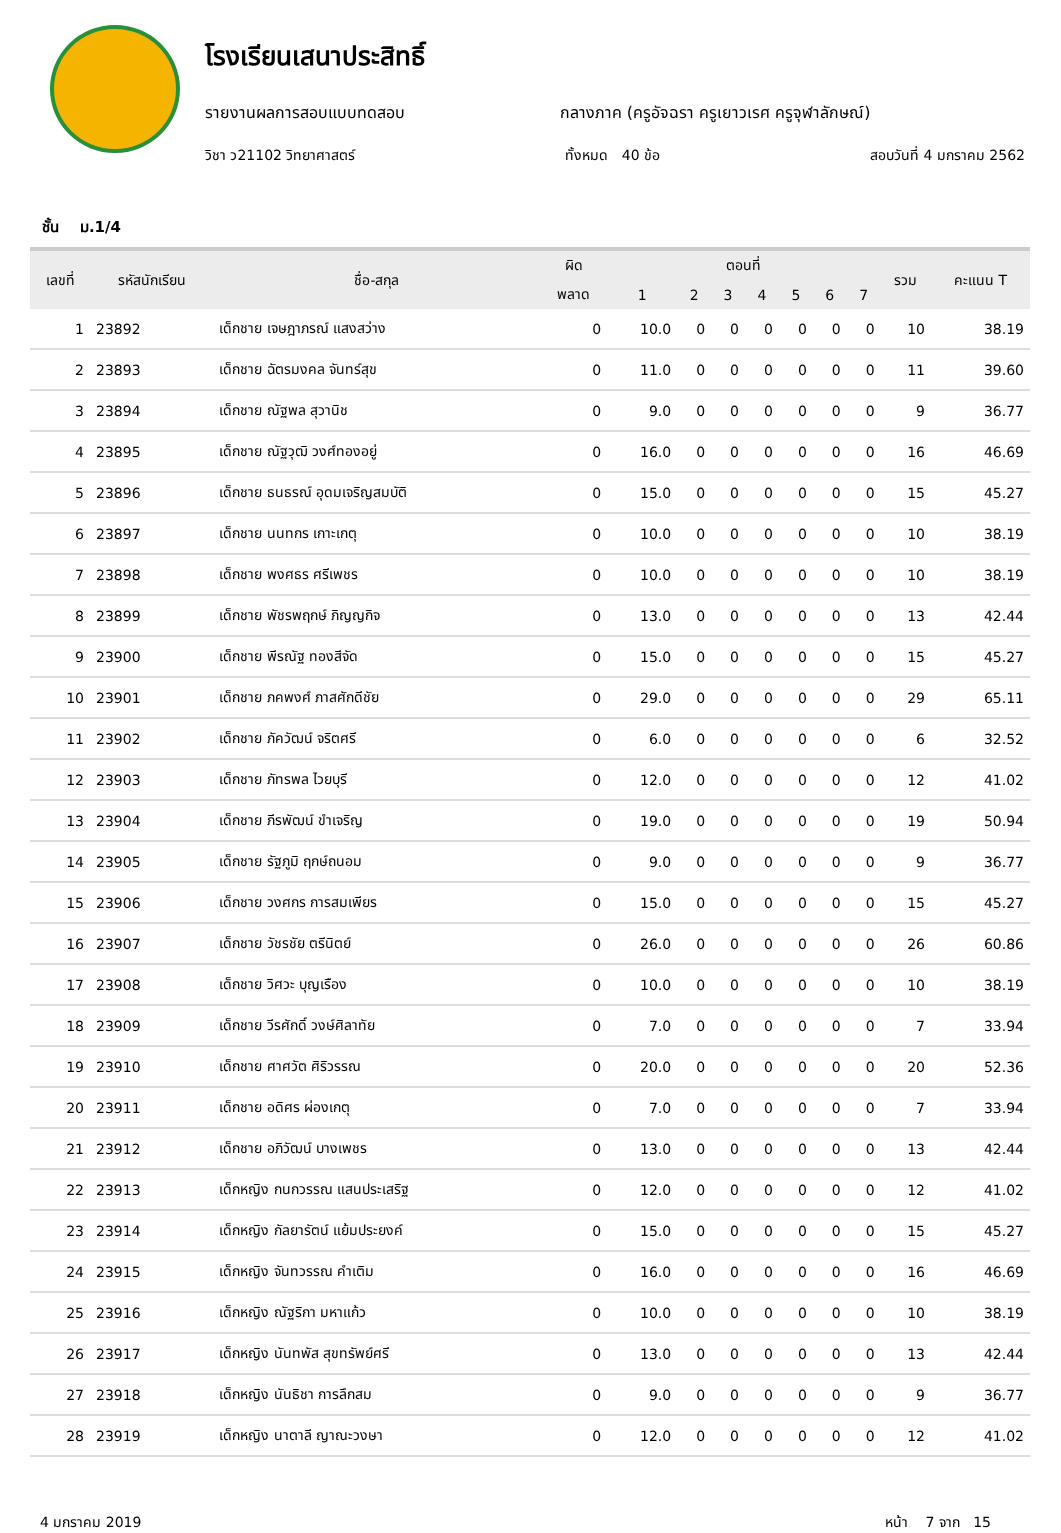โรงเรียนเสนาประสิทธิ์
รายงานผลการสอบแบบทดสอบ กลางภาค (ครูอัจฉรา ครูเยาวเรศ ครูจุฬาลักษณ์)
วิชา ว21102 วิทยาศาสตร์ ทั้งหมด 40 ข้อ สอบวันที่ 4 มกราคม 2562
ชั้น ม.1/4
| เลขที่ | รหัสนักเรียน | ชื่อ-สกุล | ผิด | ตอนที่ | | | | | | | รวม | คะแนน T |
| --- | --- | --- | --- | --- | --- | --- | --- | --- | --- | --- | --- | --- |
| | | | พลาด | 1 | 2 | 3 | 4 | 5 | 6 | 7 | | |
| 1 | 23892 | เด็กชาย เจษฎาภรณ์ แสงสว่าง | 0 | 10.0 | 0 | 0 | 0 | 0 | 0 | 0 | 10 | 38.19 |
| 2 | 23893 | เด็กชาย ฉัตรมงคล จันทร์สุข | 0 | 11.0 | 0 | 0 | 0 | 0 | 0 | 0 | 11 | 39.60 |
| 3 | 23894 | เด็กชาย ณัฐพล สุวานิช | 0 | 9.0 | 0 | 0 | 0 | 0 | 0 | 0 | 9 | 36.77 |
| 4 | 23895 | เด็กชาย ณัฐวุฒิ วงศ์ทองอยู่ | 0 | 16.0 | 0 | 0 | 0 | 0 | 0 | 0 | 16 | 46.69 |
| 5 | 23896 | เด็กชาย ธนธรณ์ อุดมเจริญสมบัติ | 0 | 15.0 | 0 | 0 | 0 | 0 | 0 | 0 | 15 | 45.27 |
| 6 | 23897 | เด็กชาย นนทกร เกาะเกตุ | 0 | 10.0 | 0 | 0 | 0 | 0 | 0 | 0 | 10 | 38.19 |
| 7 | 23898 | เด็กชาย พงศธร ศรีเพชร | 0 | 10.0 | 0 | 0 | 0 | 0 | 0 | 0 | 10 | 38.19 |
| 8 | 23899 | เด็กชาย พัชรพฤกษ์ ภิญญกิจ | 0 | 13.0 | 0 | 0 | 0 | 0 | 0 | 0 | 13 | 42.44 |
| 9 | 23900 | เด็กชาย พีรณัฐ ทองสีจัด | 0 | 15.0 | 0 | 0 | 0 | 0 | 0 | 0 | 15 | 45.27 |
| 10 | 23901 | เด็กชาย ภคพงศ์ ภาสศักดีชัย | 0 | 29.0 | 0 | 0 | 0 | 0 | 0 | 0 | 29 | 65.11 |
| 11 | 23902 | เด็กชาย ภัควัฒน์ จริตศรี | 0 | 6.0 | 0 | 0 | 0 | 0 | 0 | 0 | 6 | 32.52 |
| 12 | 23903 | เด็กชาย ภัทรพล ไวยบุรี | 0 | 12.0 | 0 | 0 | 0 | 0 | 0 | 0 | 12 | 41.02 |
| 13 | 23904 | เด็กชาย ภีรพัฒน์ ขำเจริญ | 0 | 19.0 | 0 | 0 | 0 | 0 | 0 | 0 | 19 | 50.94 |
| 14 | 23905 | เด็กชาย รัฐภูมิ ฤกษ์ถนอม | 0 | 9.0 | 0 | 0 | 0 | 0 | 0 | 0 | 9 | 36.77 |
| 15 | 23906 | เด็กชาย วงศกร การสมเพียร | 0 | 15.0 | 0 | 0 | 0 | 0 | 0 | 0 | 15 | 45.27 |
| 16 | 23907 | เด็กชาย วัชรชัย ตรีนิตย์ | 0 | 26.0 | 0 | 0 | 0 | 0 | 0 | 0 | 26 | 60.86 |
| 17 | 23908 | เด็กชาย วิศวะ บุญเรือง | 0 | 10.0 | 0 | 0 | 0 | 0 | 0 | 0 | 10 | 38.19 |
| 18 | 23909 | เด็กชาย วีรศักดิ์ วงษ์ศิลาทัย | 0 | 7.0 | 0 | 0 | 0 | 0 | 0 | 0 | 7 | 33.94 |
| 19 | 23910 | เด็กชาย ศาศวัต ศิริวรรณ | 0 | 20.0 | 0 | 0 | 0 | 0 | 0 | 0 | 20 | 52.36 |
| 20 | 23911 | เด็กชาย อดิศร ผ่องเกตุ | 0 | 7.0 | 0 | 0 | 0 | 0 | 0 | 0 | 7 | 33.94 |
| 21 | 23912 | เด็กชาย อภิวัฒน์ บางเพชร | 0 | 13.0 | 0 | 0 | 0 | 0 | 0 | 0 | 13 | 42.44 |
| 22 | 23913 | เด็กหญิง กนกวรรณ แสนประเสริฐ | 0 | 12.0 | 0 | 0 | 0 | 0 | 0 | 0 | 12 | 41.02 |
| 23 | 23914 | เด็กหญิง กัลยารัตน์ แย้มประยงค์ | 0 | 15.0 | 0 | 0 | 0 | 0 | 0 | 0 | 15 | 45.27 |
| 24 | 23915 | เด็กหญิง จันทวรรณ คำเติม | 0 | 16.0 | 0 | 0 | 0 | 0 | 0 | 0 | 16 | 46.69 |
| 25 | 23916 | เด็กหญิง ณัฐริกา มหาแก้ว | 0 | 10.0 | 0 | 0 | 0 | 0 | 0 | 0 | 10 | 38.19 |
| 26 | 23917 | เด็กหญิง นันทพัส สุขทรัพย์ศรี | 0 | 13.0 | 0 | 0 | 0 | 0 | 0 | 0 | 13 | 42.44 |
| 27 | 23918 | เด็กหญิง นันธิชา การลึกสม | 0 | 9.0 | 0 | 0 | 0 | 0 | 0 | 0 | 9 | 36.77 |
| 28 | 23919 | เด็กหญิง นาตาลี ญาณะวงษา | 0 | 12.0 | 0 | 0 | 0 | 0 | 0 | 0 | 12 | 41.02 |
4 มกราคม 2019 หน้า 7 จาก 15